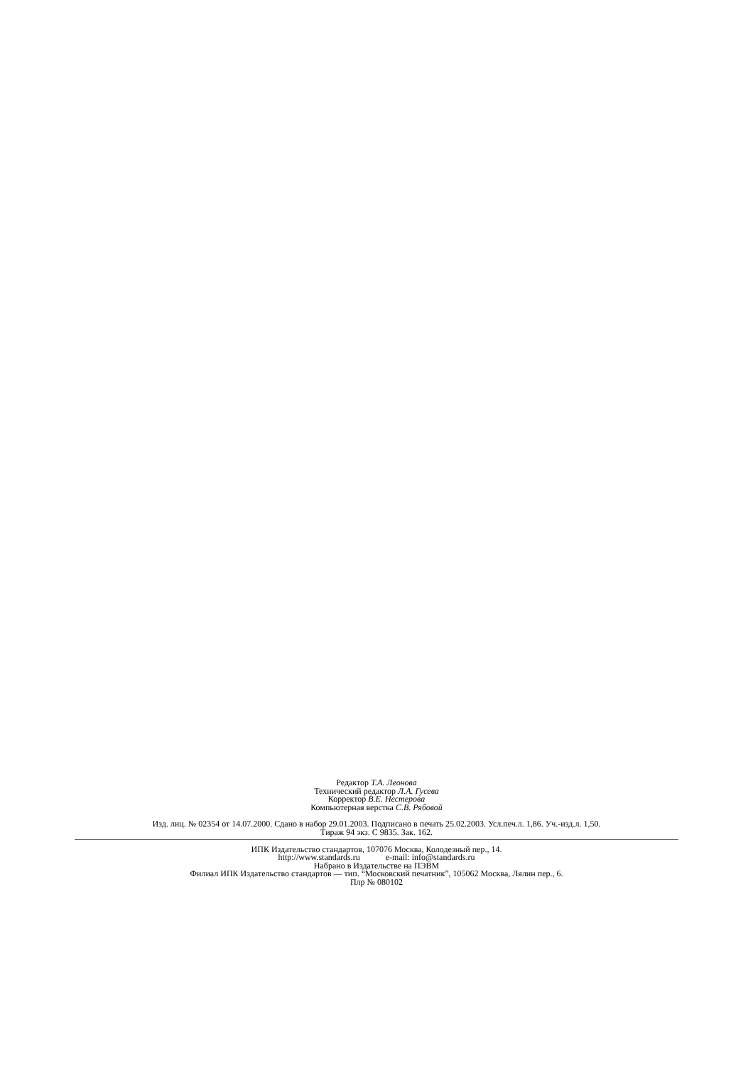Редактор Т.А. Леонова
Технический редактор Л.А. Гусева
Корректор В.Е. Нестерова
Компьютерная верстка С.В. Рябовой
Изд. лиц. № 02354 от 14.07.2000. Сдано в набор 29.01.2003. Подписано в печать 25.02.2003. Усл.печ.л. 1,86. Уч.-изд.л. 1,50.
Тираж 94 экз. С 9835. Зак. 162.
ИПК Издательство стандартов, 107076 Москва, Колодезный пер., 14.
http://www.standards.ru e-mail: info@standards.ru
Набрано в Издательстве на ПЭВМ
Филиал ИПК Издательство стандартов — тип. “Московский печатник”, 105062 Москва, Лялин пер., 6.
Плр № 080102